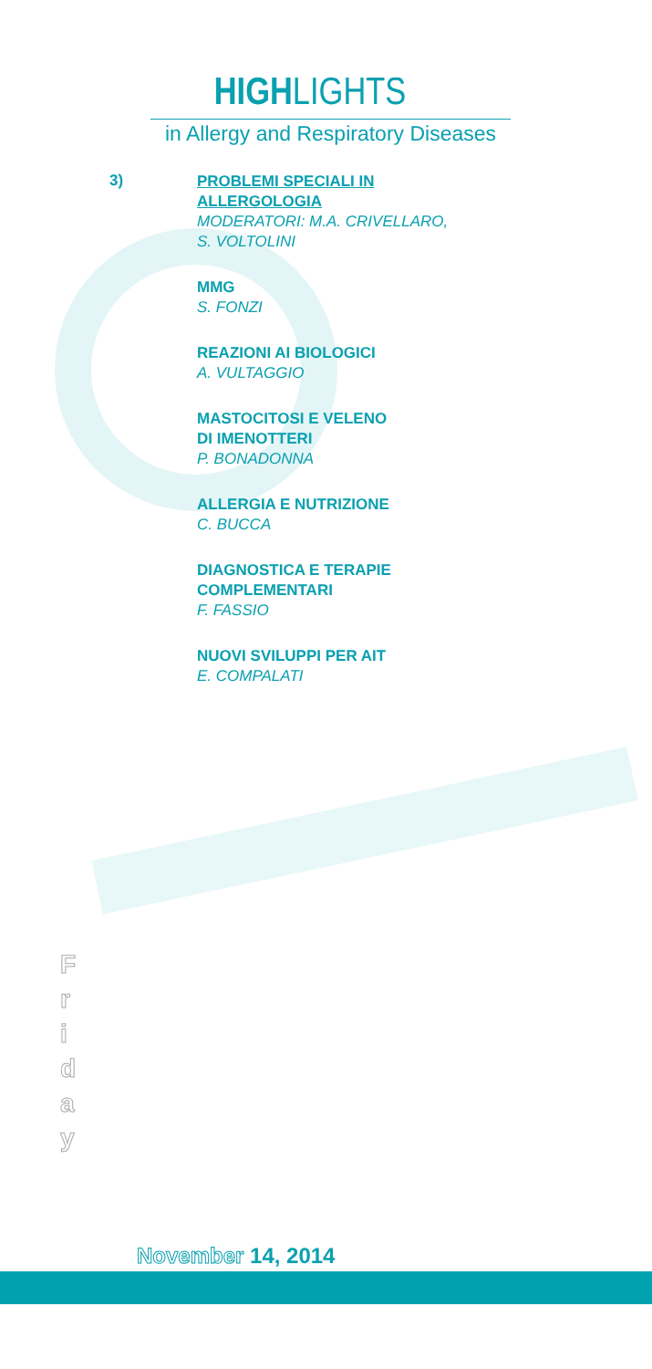HIGHLIGHTS
in Allergy and Respiratory Diseases
3)
PROBLEMI SPECIALI IN
ALLERGOLOGIA
MODERATORI: M.A. CRIVELLARO,
S. VOLTOLINI
MMG
S. FONZI
REAZIONI AI BIOLOGICI
A. VULTAGGIO
MASTOCITOSI E VELENO
DI IMENOTTERI
P. BONADONNA
ALLERGIA E NUTRIZIONE
C. BUCCA
DIAGNOSTICA E TERAPIE
COMPLEMENTARI
F. FASSIO
NUOVI SVILUPPI PER AIT
E. COMPALATI
F
r
i
d
a
y
November 14, 2014